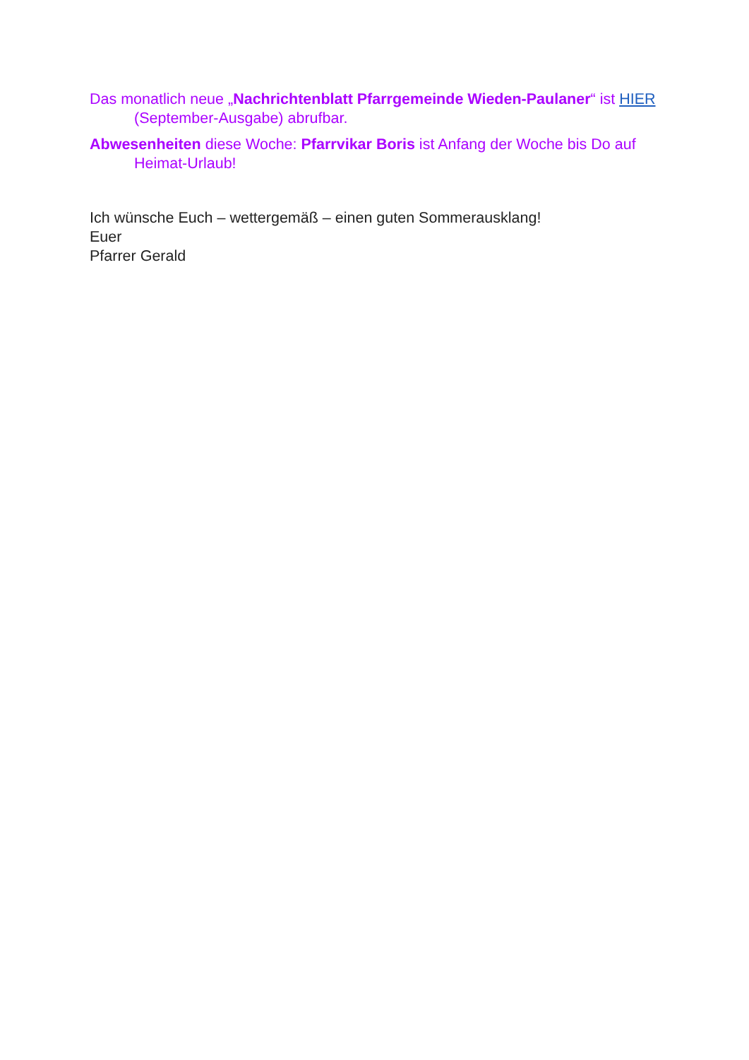Das monatlich neue „Nachrichtenblatt Pfarrgemeinde Wieden-Paulaner“ ist HIER (September-Ausgabe) abrufbar.
Abwesenheiten diese Woche: Pfarrvikar Boris ist Anfang der Woche bis Do auf Heimat-Urlaub!
Ich wünsche Euch – wettergemäß – einen guten Sommerausklang!
Euer
Pfarrer Gerald